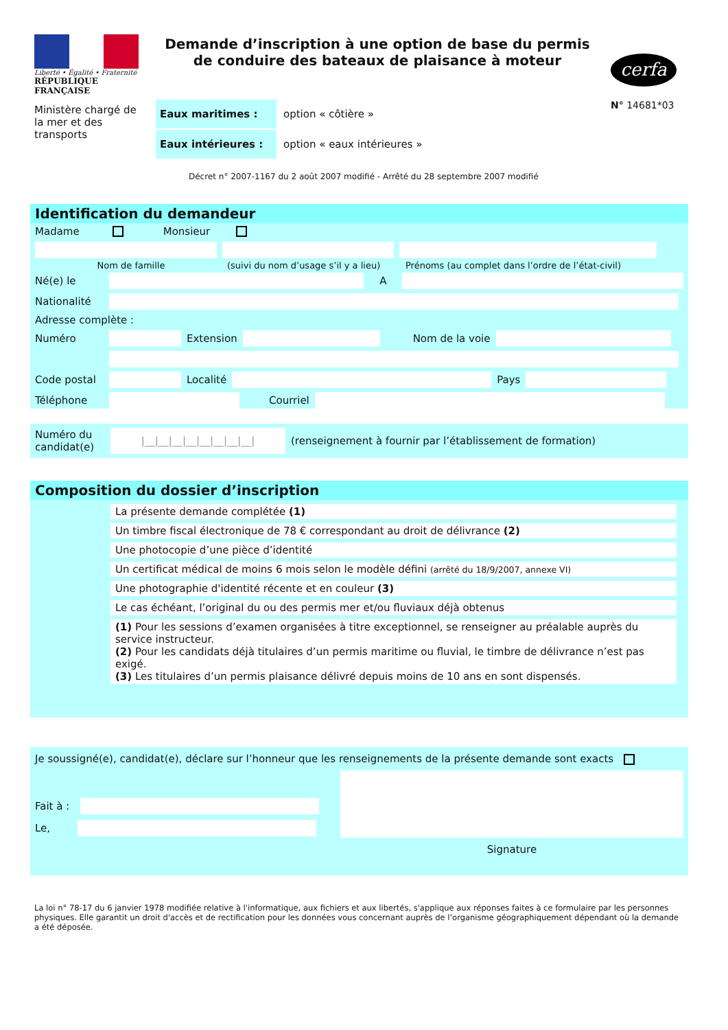Liberté • Égalité • Fraternité
RÉPUBLIQUE FRANÇAISE
Ministère chargé de la mer et des transports
Demande d’inscription à une option de base du permis de conduire des bateaux de plaisance à moteur
cerfa
N° 14681*03
Eaux maritimes :
option « côtière »
Eaux intérieures :
option « eaux intérieures »
Décret n° 2007-1167 du 2 août 2007 modifié - Arrêté du 28 septembre 2007 modifié
Identification du demandeur
Madame Monsieur
Nom de famille (suivi du nom d’usage s’il y a lieu) Prénoms (au complet dans l’ordre de l’état-civil)
Né(e) le A
Nationalité
Adresse complète :
Numéro Extension Nom de la voie
Code postal Localité Pays
Téléphone Courriel
Numéro du candidat(e) |__|__|__|__|__|__|__|__| (renseignement à fournir par l’établissement de formation)
Composition du dossier d’inscription
La présente demande complétée (1)
Un timbre fiscal électronique de 78 € correspondant au droit de délivrance (2)
Une photocopie d’une pièce d’identité
Un certificat médical de moins 6 mois selon le modèle défini (arrêté du 18/9/2007, annexe VI)
Une photographie d'identité récente et en couleur (3)
Le cas échéant, l’original du ou des permis mer et/ou fluviaux déjà obtenus
(1) Pour les sessions d’examen organisées à titre exceptionnel, se renseigner au préalable auprès du service instructeur.
(2) Pour les candidats déjà titulaires d’un permis maritime ou fluvial, le timbre de délivrance n’est pas exigé.
(3) Les titulaires d’un permis plaisance délivré depuis moins de 10 ans en sont dispensés.
Je soussigné(e), candidat(e), déclare sur l’honneur que les renseignements de la présente demande sont exacts
Fait à :
Le,
Signature
La loi n° 78-17 du 6 janvier 1978 modifiée relative à l'informatique, aux fichiers et aux libertés, s'applique aux réponses faites à ce formulaire par les personnes physiques. Elle garantit un droit d'accès et de rectification pour les données vous concernant auprès de l’organisme géographiquement dépendant où la demande a été déposée.